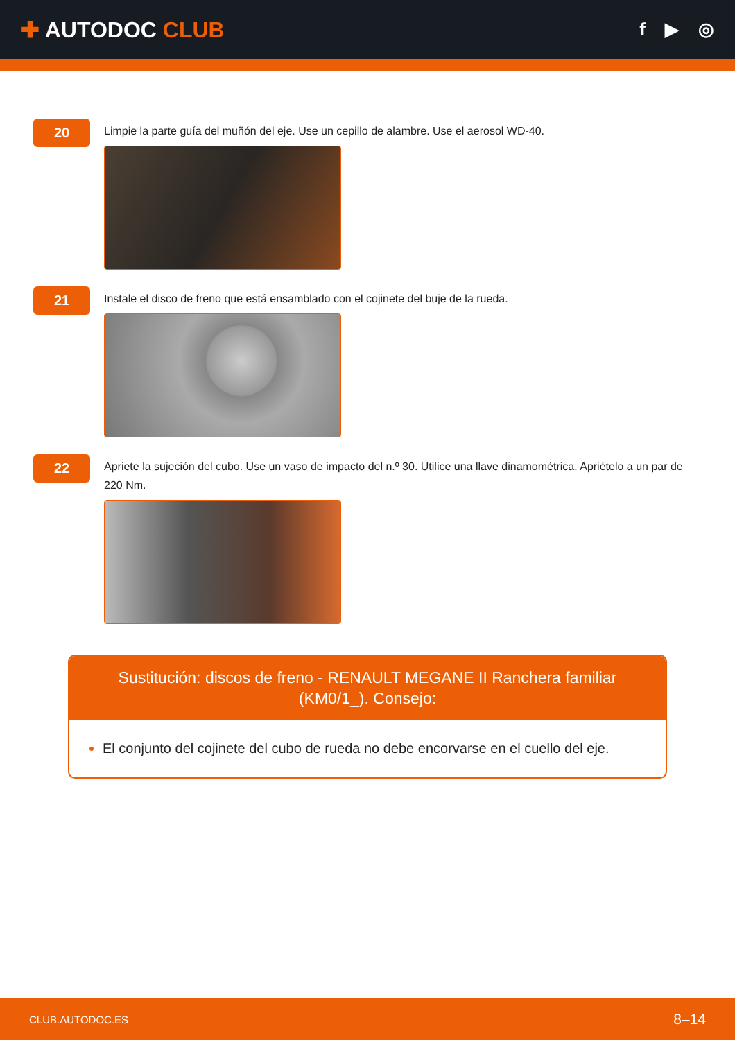✚ AUTODOC CLUB
f ▶ ◎
20
Limpie la parte guía del muñón del eje. Use un cepillo de alambre. Use el aerosol WD-40.
21
Instale el disco de freno que está ensamblado con el cojinete del buje de la rueda.
22
Apriete la sujeción del cubo. Use un vaso de impacto del n.º 30. Utilice una llave dinamométrica. Apriételo a un par de 220 Nm.
Sustitución: discos de freno - RENAULT MEGANE II Ranchera familiar (KM0/1_). Consejo:
El conjunto del cojinete del cubo de rueda no debe encorvarse en el cuello del eje.
CLUB.AUTODOC.ES 8–14